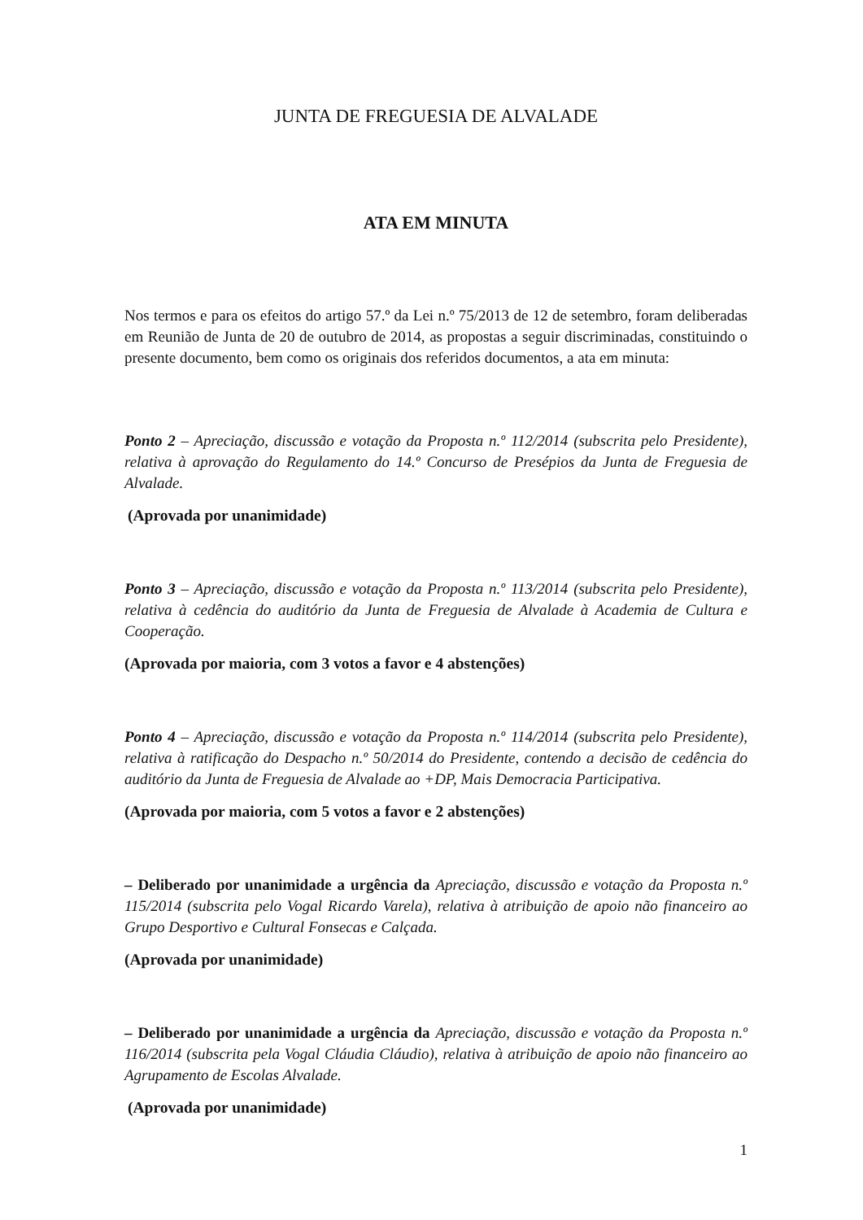JUNTA DE FREGUESIA DE ALVALADE
ATA EM MINUTA
Nos termos e para os efeitos do artigo 57.º da Lei n.º 75/2013 de 12 de setembro, foram deliberadas em Reunião de Junta de 20 de outubro de 2014, as propostas a seguir discriminadas, constituindo o presente documento, bem como os originais dos referidos documentos, a ata em minuta:
Ponto 2 – Apreciação, discussão e votação da Proposta n.º 112/2014 (subscrita pelo Presidente), relativa à aprovação do Regulamento do 14.º Concurso de Presépios da Junta de Freguesia de Alvalade.
(Aprovada por unanimidade)
Ponto 3 – Apreciação, discussão e votação da Proposta n.º 113/2014 (subscrita pelo Presidente), relativa à cedência do auditório da Junta de Freguesia de Alvalade à Academia de Cultura e Cooperação.
(Aprovada por maioria, com 3 votos a favor e 4 abstenções)
Ponto 4 – Apreciação, discussão e votação da Proposta n.º 114/2014 (subscrita pelo Presidente), relativa à ratificação do Despacho n.º 50/2014 do Presidente, contendo a decisão de cedência do auditório da Junta de Freguesia de Alvalade ao +DP, Mais Democracia Participativa.
(Aprovada por maioria, com 5 votos a favor e 2 abstenções)
– Deliberado por unanimidade a urgência da Apreciação, discussão e votação da Proposta n.º 115/2014 (subscrita pelo Vogal Ricardo Varela), relativa à atribuição de apoio não financeiro ao Grupo Desportivo e Cultural Fonsecas e Calçada.
(Aprovada por unanimidade)
– Deliberado por unanimidade a urgência da Apreciação, discussão e votação da Proposta n.º 116/2014 (subscrita pela Vogal Cláudia Cláudio), relativa à atribuição de apoio não financeiro ao Agrupamento de Escolas Alvalade.
(Aprovada por unanimidade)
1